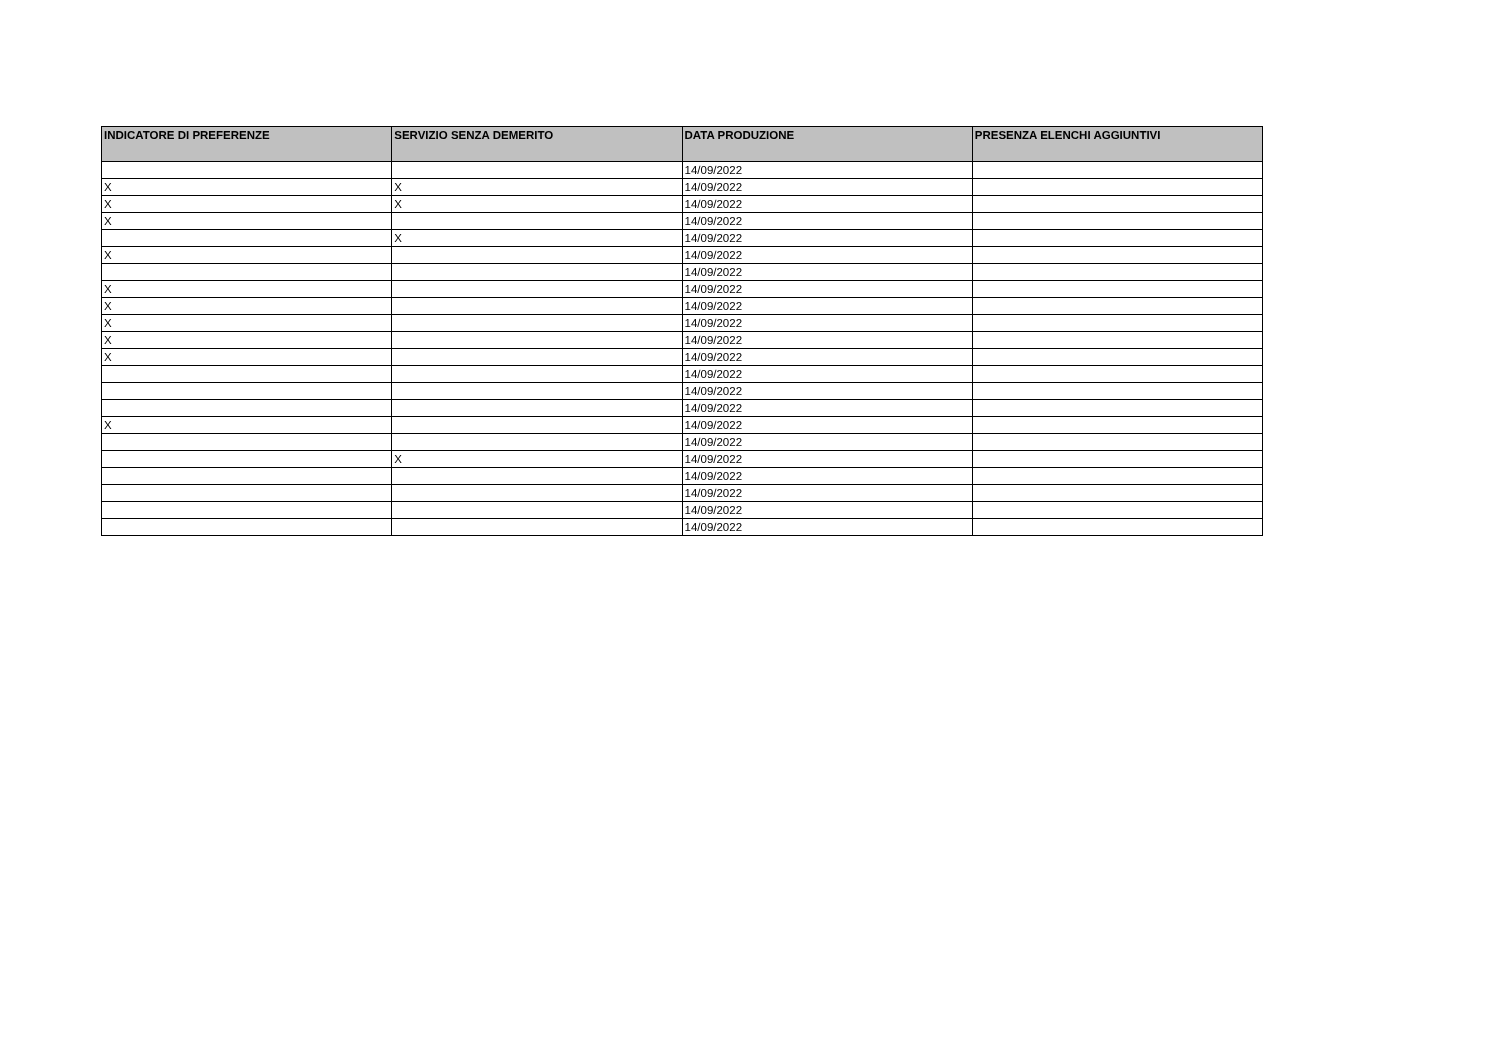| INDICATORE DI PREFERENZE | SERVIZIO SENZA DEMERITO | DATA PRODUZIONE | PRESENZA ELENCHI AGGIUNTIVI |
| --- | --- | --- | --- |
| | | 14/09/2022 | |
| X | X | 14/09/2022 | |
| X | X | 14/09/2022 | |
| X | | 14/09/2022 | |
| | X | 14/09/2022 | |
| X | | 14/09/2022 | |
| | | 14/09/2022 | |
| X | | 14/09/2022 | |
| X | | 14/09/2022 | |
| X | | 14/09/2022 | |
| X | | 14/09/2022 | |
| X | | 14/09/2022 | |
| | | 14/09/2022 | |
| | | 14/09/2022 | |
| | | 14/09/2022 | |
| X | | 14/09/2022 | |
| | | 14/09/2022 | |
| | X | 14/09/2022 | |
| | | 14/09/2022 | |
| | | 14/09/2022 | |
| | | 14/09/2022 | |
| | | 14/09/2022 | |